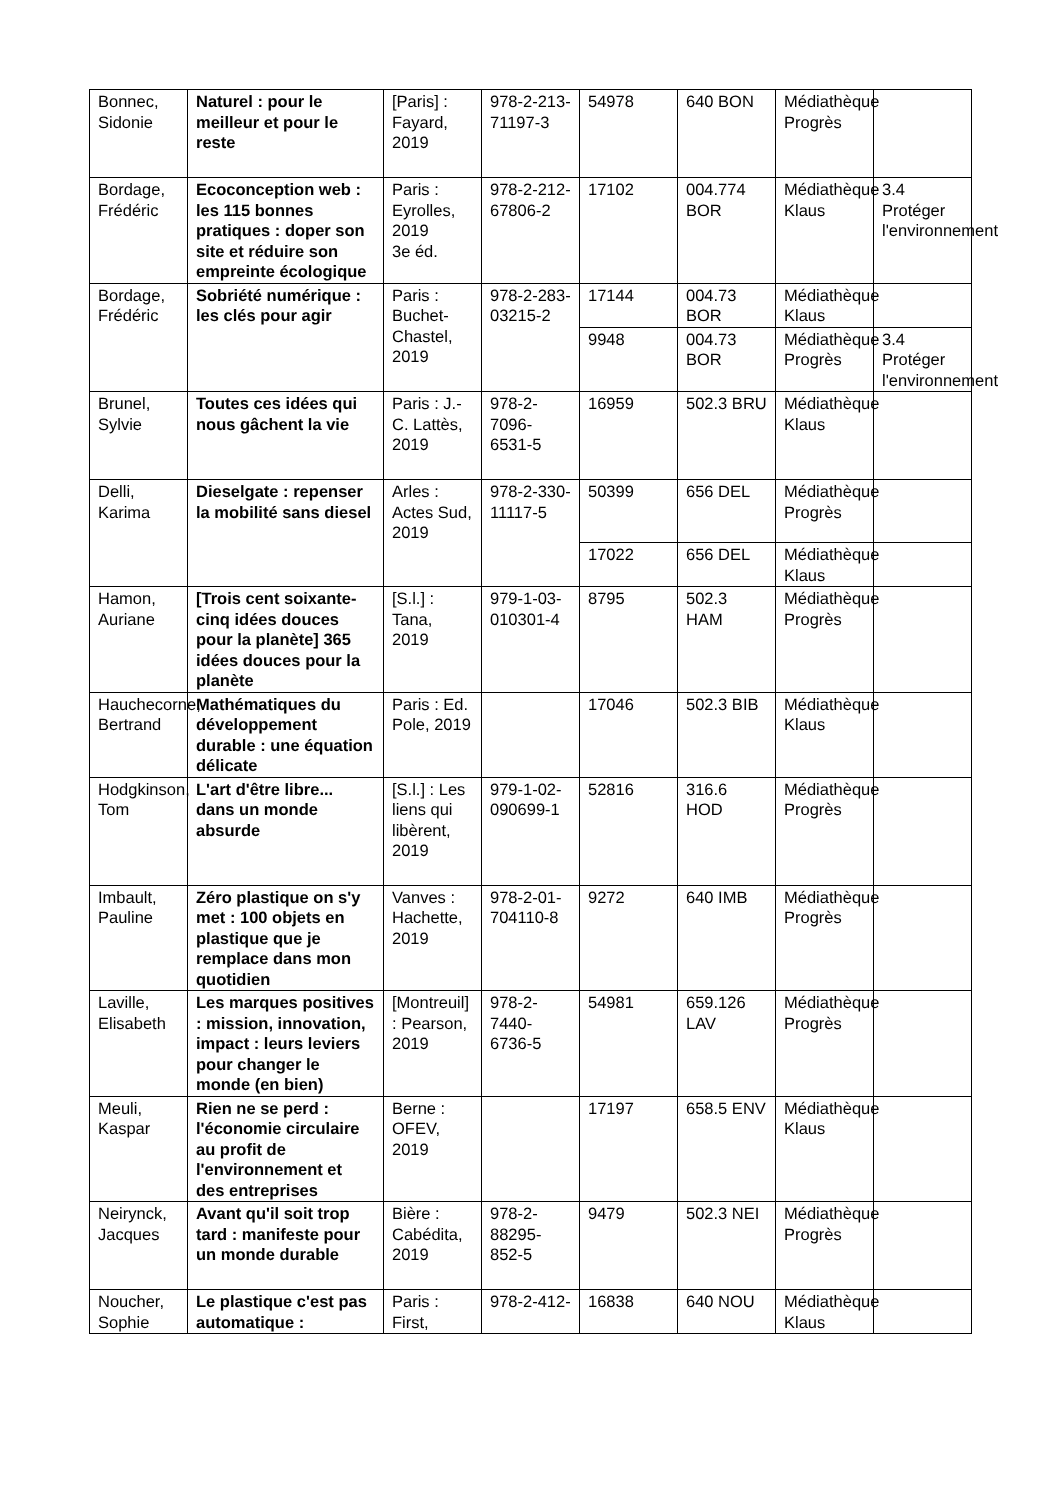| Bonnec, Sidonie | Naturel : pour le meilleur et pour le reste | [Paris] : Fayard, 2019 | 978-2-213-71197-3 | 54978 | 640 BON | Médiathèque Progrès | |
| Bordage, Frédéric | Ecoconception web : les 115 bonnes pratiques : doper son site et réduire son empreinte écologique | Paris : Eyrolles, 2019 3e éd. | 978-2-212-67806-2 | 17102 | 004.774 BOR | Médiathèque Klaus | 3.4 Protéger l'environnement |
| Bordage, Frédéric | Sobriété numérique : les clés pour agir | Paris : Buchet-Chastel, 2019 | 978-2-283-03215-2 | 17144 | 004.73 BOR | Médiathèque Klaus | |
| | | | | 9948 | 004.73 BOR | Médiathèque Progrès | 3.4 Protéger l'environnement |
| Brunel, Sylvie | Toutes ces idées qui nous gâchent la vie | Paris : J.-C. Lattès, 2019 | 978-2-7096-6531-5 | 16959 | 502.3 BRU | Médiathèque Klaus | |
| Delli, Karima | Dieselgate : repenser la mobilité sans diesel | Arles : Actes Sud, 2019 | 978-2-330-11117-5 | 50399 | 656 DEL | Médiathèque Progrès | |
| | | | | 17022 | 656 DEL | Médiathèque Klaus | |
| Hamon, Auriane | [Trois cent soixante-cinq idées douces pour la planète] 365 idées douces pour la planète | [S.l.] : Tana, 2019 | 979-1-03-010301-4 | 8795 | 502.3 HAM | Médiathèque Progrès | |
| Hauchecorne, Bertrand | Mathématiques du développement durable : une équation délicate | Paris : Ed. Pole, 2019 | | 17046 | 502.3 BIB | Médiathèque Klaus | |
| Hodgkinson, Tom | L'art d'être libre... dans un monde absurde | [S.l.] : Les liens qui libèrent, 2019 | 979-1-02-090699-1 | 52816 | 316.6 HOD | Médiathèque Progrès | |
| Imbault, Pauline | Zéro plastique on s'y met : 100 objets en plastique que je remplace dans mon quotidien | Vanves : Hachette, 2019 | 978-2-01-704110-8 | 9272 | 640 IMB | Médiathèque Progrès | |
| Laville, Elisabeth | Les marques positives : mission, innovation, impact : leurs leviers pour changer le monde (en bien) | [Montreuil] : Pearson, 2019 | 978-2-7440-6736-5 | 54981 | 659.126 LAV | Médiathèque Progrès | |
| Meuli, Kaspar | Rien ne se perd : l'économie circulaire au profit de l'environnement et des entreprises | Berne : OFEV, 2019 | | 17197 | 658.5 ENV | Médiathèque Klaus | |
| Neirynck, Jacques | Avant qu'il soit trop tard : manifeste pour un monde durable | Bière : Cabédita, 2019 | 978-2-88295-852-5 | 9479 | 502.3 NEI | Médiathèque Progrès | |
| Noucher, Sophie | Le plastique c'est pas automatique : | Paris : First, | 978-2-412- | 16838 | 640 NOU | Médiathèque Klaus | |